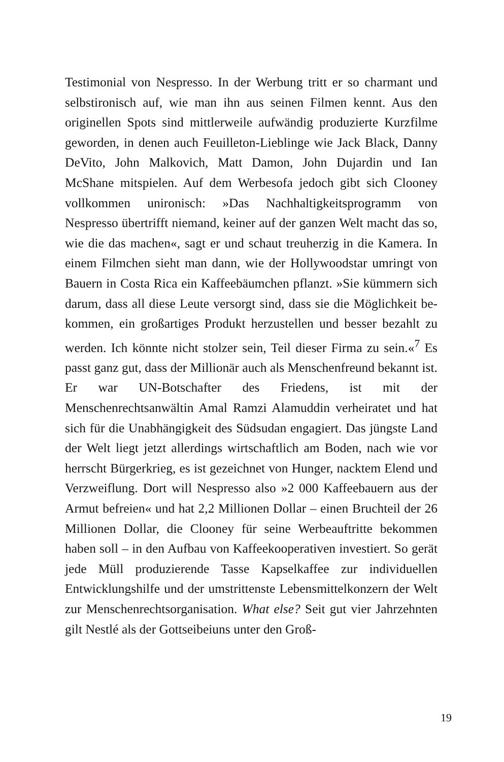Testimonial von Nespresso. In der Werbung tritt er so charmant und selbstironisch auf, wie man ihn aus seinen Filmen kennt. Aus den originellen Spots sind mittlerweile aufwändig produ­zierte Kurzfilme geworden, in denen auch Feuilleton-Lieblinge wie Jack Black, Danny DeVito, John Malkovich, Matt Damon, John Dujardin und Ian McShane mitspielen. Auf dem Werbesofa jedoch gibt sich Clooney vollkommen unironisch: »Das Nach­haltigkeitsprogramm von Nespresso übertrifft niemand, keiner auf der ganzen Welt macht das so, wie die das machen«, sagt er und schaut treuherzig in die Kamera. In einem Filmchen sieht man dann, wie der Hollywoodstar umringt von Bauern in Costa Rica ein Kaffeebäumchen pflanzt. »Sie kümmern sich darum, dass all diese Leute versorgt sind, dass sie die Möglichkeit be­kommen, ein großartiges Produkt herzustellen und besser be­zahlt zu werden. Ich könnte nicht stolzer sein, Teil dieser Firma zu sein.«<sup>7</sup> Es passt ganz gut, dass der Millionär auch als Men­schenfreund bekannt ist. Er war UN-Botschafter des Friedens, ist mit der Menschenrechtsanwältin Amal Ramzi Alamuddin ver­heiratet und hat sich für die Unabhängigkeit des Südsudan en­gagiert. Das jüngste Land der Welt liegt jetzt allerdings wirt­schaftlich am Boden, nach wie vor herrscht Bürgerkrieg, es ist gezeichnet von Hunger, nacktem Elend und Verzweiflung. Dort will Nespresso also »2 000 Kaffeebauern aus der Armut befreien« und hat 2,2 Millionen Dollar – einen Bruchteil der 26 Millionen Dollar, die Clooney für seine Werbeauftritte bekommen haben soll – in den Aufbau von Kaffeekooperativen investiert. So gerät jede Müll produzierende Tasse Kapselkaffee zur individuellen Entwicklungshilfe und der umstrittenste Lebensmittelkonzern der Welt zur Menschenrechtsorganisation. What else? Seit gut vier Jahrzehnten gilt Nestlé als der Gottseibeiuns unter den Groß-
19